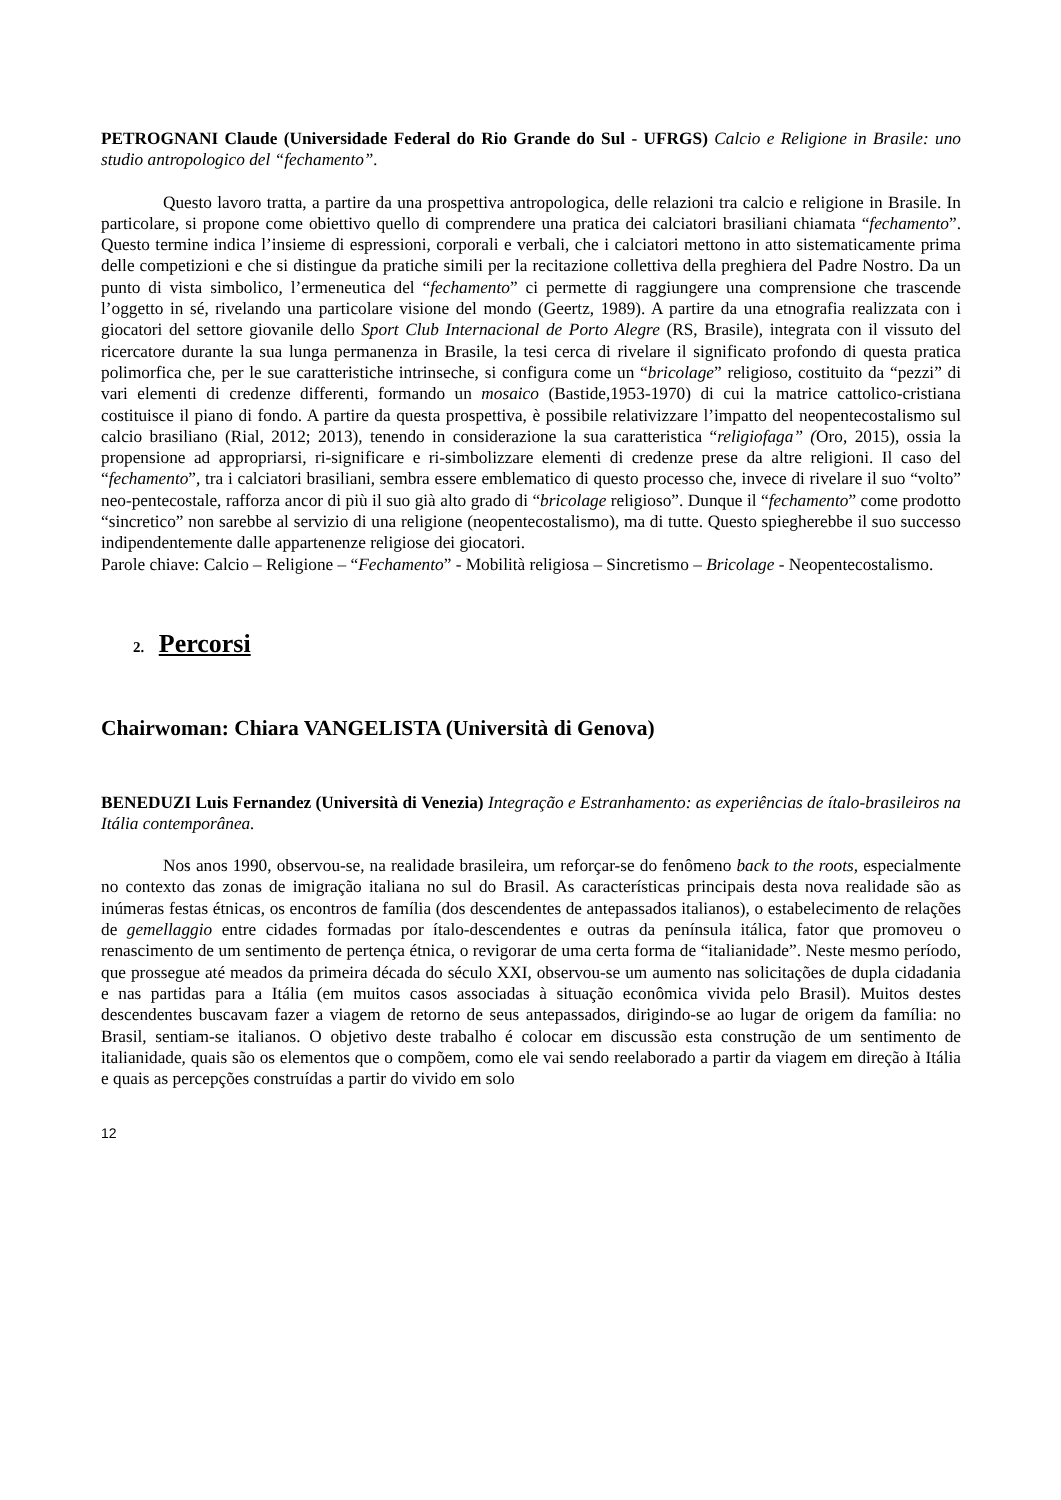PETROGNANI Claude (Universidade Federal do Rio Grande do Sul - UFRGS) Calcio e Religione in Brasile: uno studio antropologico del “fechamento”.
Questo lavoro tratta, a partire da una prospettiva antropologica, delle relazioni tra calcio e religione in Brasile. In particolare, si propone come obiettivo quello di comprendere una pratica dei calciatori brasiliani chiamata “fechamento”. Questo termine indica l’insieme di espressioni, corporali e verbali, che i calciatori mettono in atto sistematicamente prima delle competizioni e che si distingue da pratiche simili per la recitazione collettiva della preghiera del Padre Nostro. Da un punto di vista simbolico, l’ermeneutica del “fechamento” ci permette di raggiungere una comprensione che trascende l’oggetto in sé, rivelando una particolare visione del mondo (Geertz, 1989). A partire da una etnografia realizzata con i giocatori del settore giovanile dello Sport Club Internacional de Porto Alegre (RS, Brasile), integrata con il vissuto del ricercatore durante la sua lunga permanenza in Brasile, la tesi cerca di rivelare il significato profondo di questa pratica polimorfica che, per le sue caratteristiche intrinseche, si configura come un “bricolage” religioso, costituito da “pezzi” di vari elementi di credenze differenti, formando un mosaico (Bastide,1953-1970) di cui la matrice cattolico-cristiana costituisce il piano di fondo. A partire da questa prospettiva, è possibile relativizzare l’impatto del neopentecostalismo sul calcio brasiliano (Rial, 2012; 2013), tenendo in considerazione la sua caratteristica “religiofaga” (Oro, 2015), ossia la propensione ad appropriarsi, ri-significare e ri-simbolizzare elementi di credenze prese da altre religioni. Il caso del “fechamento”, tra i calciatori brasiliani, sembra essere emblematico di questo processo che, invece di rivelare il suo “volto” neo-pentecostale, rafforza ancor di più il suo già alto grado di “bricolage religioso”. Dunque il “fechamento” come prodotto “sincretico” non sarebbe al servizio di una religione (neopentecostalismo), ma di tutte. Questo spiegherebbe il suo successo indipendentemente dalle appartenenze religiose dei giocatori.
Parole chiave: Calcio – Religione – “Fechamento” - Mobilità religiosa – Sincretismo – Bricolage - Neopentecostalismo.
2. Percorsi
Chairwoman: Chiara VANGELISTA (Università di Genova)
BENEDUZI Luis Fernandez (Università di Venezia) Integração e Estranhamento: as experiências de ítalo-brasileiros na Itália contemporânea.
Nos anos 1990, observou-se, na realidade brasileira, um reforçar-se do fenômeno back to the roots, especialmente no contexto das zonas de imigração italiana no sul do Brasil. As características principais desta nova realidade são as inúmeras festas étnicas, os encontros de família (dos descendentes de antepassados italianos), o estabelecimento de relações de gemellaggio entre cidades formadas por ítalo-descendentes e outras da península itálica, fator que promoveu o renascimento de um sentimento de pertença étnica, o revigorar de uma certa forma de “italianidade”. Neste mesmo período, que prossegue até meados da primeira década do século XXI, observou-se um aumento nas solicitações de dupla cidadania e nas partidas para a Itália (em muitos casos associadas à situação econômica vivida pelo Brasil). Muitos destes descendentes buscavam fazer a viagem de retorno de seus antepassados, dirigindo-se ao lugar de origem da família: no Brasil, sentiam-se italianos. O objetivo deste trabalho é colocar em discussão esta construção de um sentimento de italianidade, quais são os elementos que o compõem, como ele vai sendo reelaborado a partir da viagem em direção à Itália e quais as percepções construídas a partir do vivido em solo
12